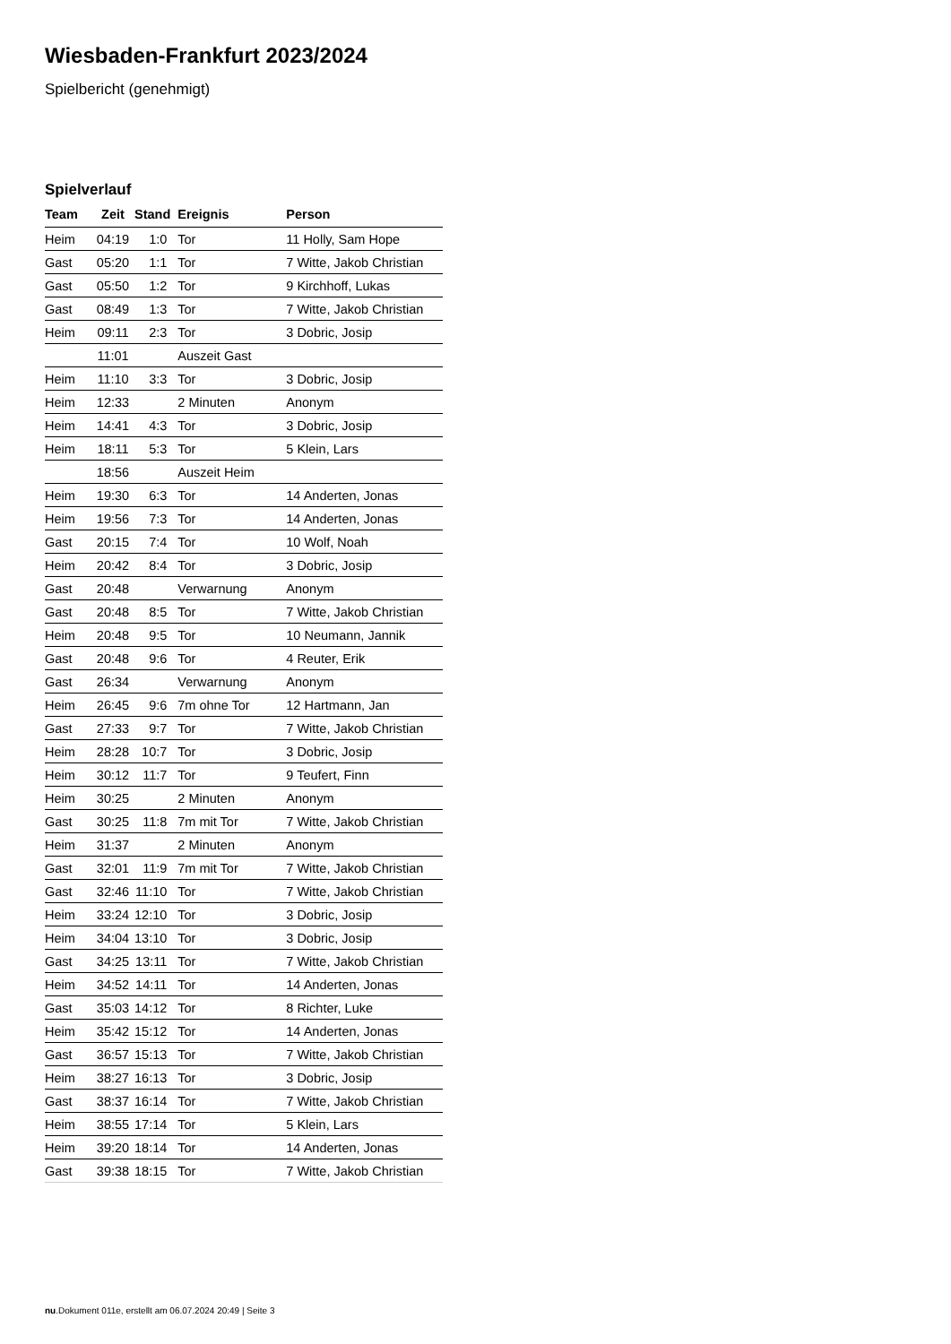Wiesbaden-Frankfurt 2023/2024
Spielbericht (genehmigt)
Spielverlauf
| Team | Zeit | Stand | Ereignis | Person |
| --- | --- | --- | --- | --- |
| Heim | 04:19 | 1:0 | Tor | 11 Holly, Sam Hope |
| Gast | 05:20 | 1:1 | Tor | 7 Witte, Jakob Christian |
| Gast | 05:50 | 1:2 | Tor | 9 Kirchhoff, Lukas |
| Gast | 08:49 | 1:3 | Tor | 7 Witte, Jakob Christian |
| Heim | 09:11 | 2:3 | Tor | 3 Dobric, Josip |
| | 11:01 | | Auszeit Gast | |
| Heim | 11:10 | 3:3 | Tor | 3 Dobric, Josip |
| Heim | 12:33 | | 2 Minuten | Anonym |
| Heim | 14:41 | 4:3 | Tor | 3 Dobric, Josip |
| Heim | 18:11 | 5:3 | Tor | 5 Klein, Lars |
| | 18:56 | | Auszeit Heim | |
| Heim | 19:30 | 6:3 | Tor | 14 Anderten, Jonas |
| Heim | 19:56 | 7:3 | Tor | 14 Anderten, Jonas |
| Gast | 20:15 | 7:4 | Tor | 10 Wolf, Noah |
| Heim | 20:42 | 8:4 | Tor | 3 Dobric, Josip |
| Gast | 20:48 | | Verwarnung | Anonym |
| Gast | 20:48 | 8:5 | Tor | 7 Witte, Jakob Christian |
| Heim | 20:48 | 9:5 | Tor | 10 Neumann, Jannik |
| Gast | 20:48 | 9:6 | Tor | 4 Reuter, Erik |
| Gast | 26:34 | | Verwarnung | Anonym |
| Heim | 26:45 | 9:6 | 7m ohne Tor | 12 Hartmann, Jan |
| Gast | 27:33 | 9:7 | Tor | 7 Witte, Jakob Christian |
| Heim | 28:28 | 10:7 | Tor | 3 Dobric, Josip |
| Heim | 30:12 | 11:7 | Tor | 9 Teufert, Finn |
| Heim | 30:25 | | 2 Minuten | Anonym |
| Gast | 30:25 | 11:8 | 7m mit Tor | 7 Witte, Jakob Christian |
| Heim | 31:37 | | 2 Minuten | Anonym |
| Gast | 32:01 | 11:9 | 7m mit Tor | 7 Witte, Jakob Christian |
| Gast | 32:46 | 11:10 | Tor | 7 Witte, Jakob Christian |
| Heim | 33:24 | 12:10 | Tor | 3 Dobric, Josip |
| Heim | 34:04 | 13:10 | Tor | 3 Dobric, Josip |
| Gast | 34:25 | 13:11 | Tor | 7 Witte, Jakob Christian |
| Heim | 34:52 | 14:11 | Tor | 14 Anderten, Jonas |
| Gast | 35:03 | 14:12 | Tor | 8 Richter, Luke |
| Heim | 35:42 | 15:12 | Tor | 14 Anderten, Jonas |
| Gast | 36:57 | 15:13 | Tor | 7 Witte, Jakob Christian |
| Heim | 38:27 | 16:13 | Tor | 3 Dobric, Josip |
| Gast | 38:37 | 16:14 | Tor | 7 Witte, Jakob Christian |
| Heim | 38:55 | 17:14 | Tor | 5 Klein, Lars |
| Heim | 39:20 | 18:14 | Tor | 14 Anderten, Jonas |
| Gast | 39:38 | 18:15 | Tor | 7 Witte, Jakob Christian |
nu.Dokument 011e, erstellt am 06.07.2024 20:49 | Seite 3